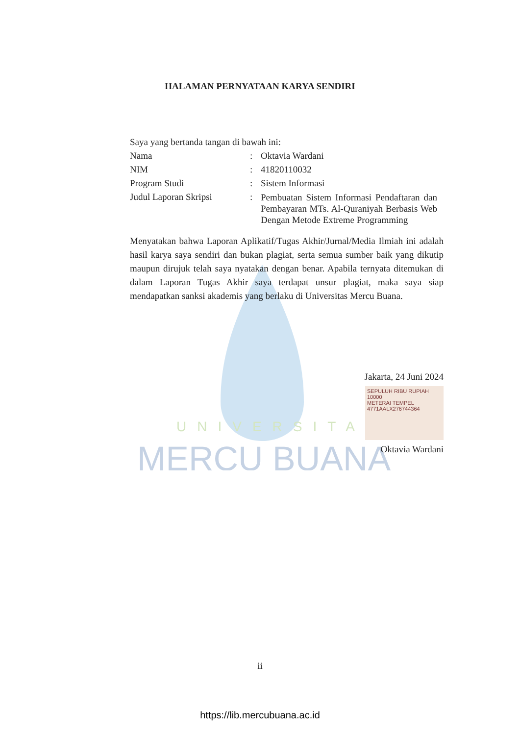UNIVERSITAS
MERCU BUANA
HALAMAN PERNYATAAN KARYA SENDIRI
Saya yang bertanda tangan di bawah ini:
Nama: Oktavia Wardani
NIM: 41820110032
Program Studi: Sistem Informasi
Judul Laporan Skripsi: Pembuatan Sistem Informasi Pendaftaran dan Pembayaran MTs. Al-Quraniyah Berbasis Web Dengan Metode Extreme Programming
Menyatakan bahwa Laporan Aplikatif/Tugas Akhir/Jurnal/Media Ilmiah ini adalah hasil karya saya sendiri dan bukan plagiat, serta semua sumber baik yang dikutip maupun dirujuk telah saya nyatakan dengan benar. Apabila ternyata ditemukan di dalam Laporan Tugas Akhir saya terdapat unsur plagiat, maka saya siap mendapatkan sanksi akademis yang berlaku di Universitas Mercu Buana.
Jakarta, 24 Juni 2024
SEPULUH RIBU RUPIAH 10000
METERAI TEMPEL
4771AALX276744364
Oktavia Wardani
ii
https://lib.mercubuana.ac.id